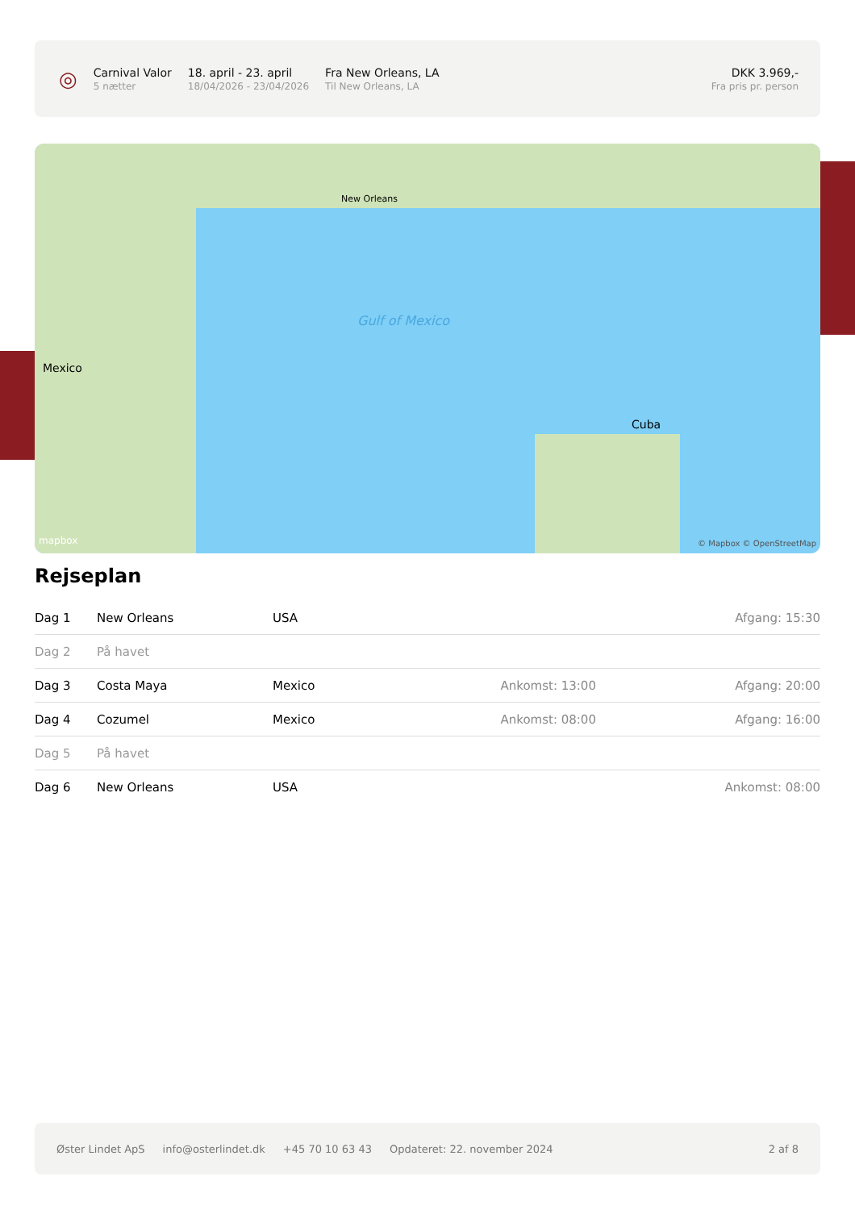◎
Carnival Valor
5 nætter
18. april - 23. april
18/04/2026 - 23/04/2026
Fra New Orleans, LA
Til New Orleans, LA
DKK 3.969,-
Fra pris pr. person
Gulf of Mexico
Mexico
Cuba
New Orleans
mapbox © Mapbox © OpenStreetMap
Rejseplan
| Dag 1 | New Orleans | USA | | Afgang: 15:30 |
| Dag 2 | På havet | | | |
| Dag 3 | Costa Maya | Mexico | Ankomst: 13:00 | Afgang: 20:00 |
| Dag 4 | Cozumel | Mexico | Ankomst: 08:00 | Afgang: 16:00 |
| Dag 5 | På havet | | | |
| Dag 6 | New Orleans | USA | | Ankomst: 08:00 |
Øster Lindet ApS info@osterlindet.dk +45 70 10 63 43 Opdateret: 22. november 2024 2 af 8